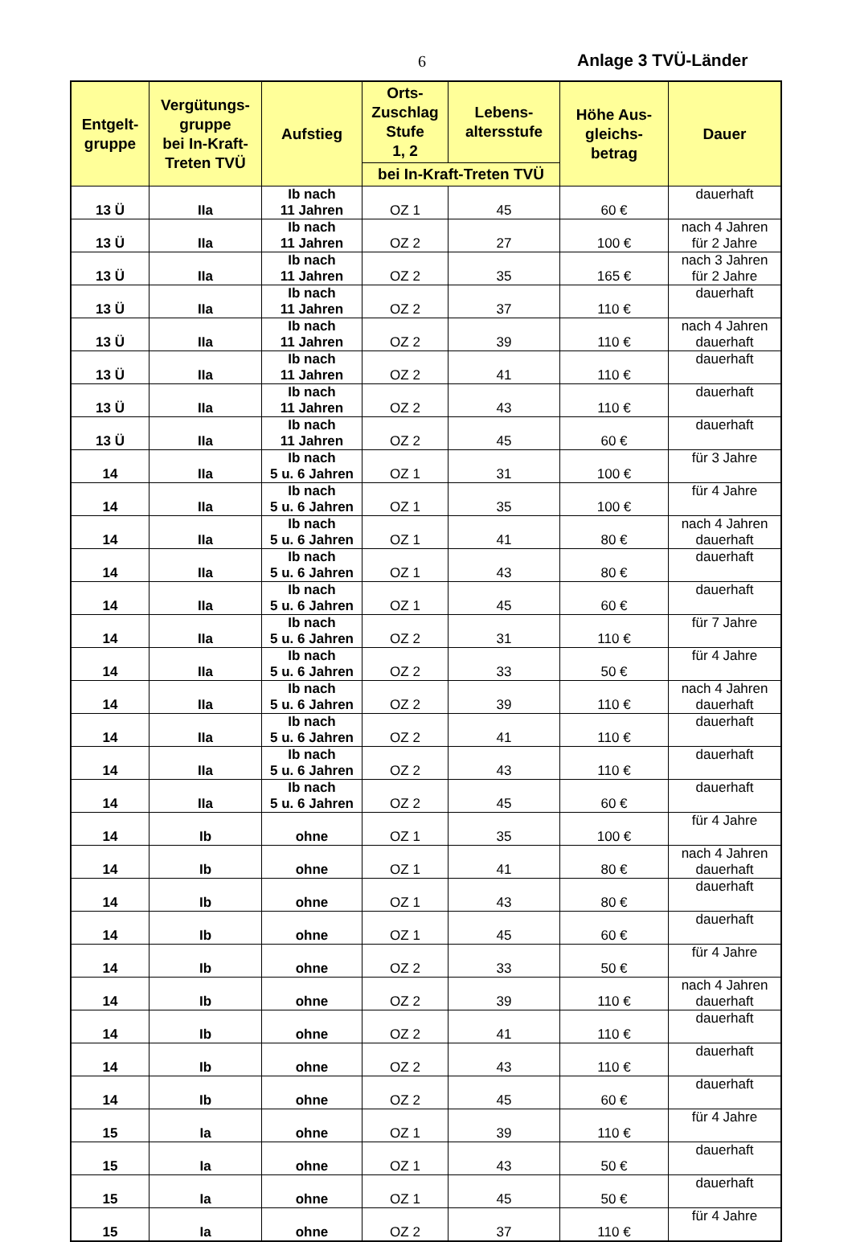6 Anlage 3 TVÜ-Länder
| Entgelt- gruppe | Vergütungs- gruppe bei In-Kraft- Treten TVÜ | Aufstieg | Orts- Zuschlag Stufe 1, 2 | Lebens- altersstufe | Höhe Aus- gleichs- betrag | Dauer |
| --- | --- | --- | --- | --- | --- | --- |
| | | | bei In-Kraft-Treten TVÜ | | | |
| 13 Ü | IIa | Ib nach 11 Jahren | OZ 1 | 45 | 60 € | dauerhaft |
| 13 Ü | IIa | Ib nach 11 Jahren | OZ 2 | 27 | 100 € | nach 4 Jahren für 2 Jahre |
| 13 Ü | IIa | Ib nach 11 Jahren | OZ 2 | 35 | 165 € | nach 3 Jahren für 2 Jahre |
| 13 Ü | IIa | Ib nach 11 Jahren | OZ 2 | 37 | 110 € | dauerhaft |
| 13 Ü | IIa | Ib nach 11 Jahren | OZ 2 | 39 | 110 € | nach 4 Jahren dauerhaft |
| 13 Ü | IIa | Ib nach 11 Jahren | OZ 2 | 41 | 110 € | dauerhaft |
| 13 Ü | IIa | Ib nach 11 Jahren | OZ 2 | 43 | 110 € | dauerhaft |
| 13 Ü | IIa | Ib nach 11 Jahren | OZ 2 | 45 | 60 € | dauerhaft |
| 14 | IIa | Ib nach 5 u. 6 Jahren | OZ 1 | 31 | 100 € | für 3 Jahre |
| 14 | IIa | Ib nach 5 u. 6 Jahren | OZ 1 | 35 | 100 € | für 4 Jahre |
| 14 | IIa | Ib nach 5 u. 6 Jahren | OZ 1 | 41 | 80 € | nach 4 Jahren dauerhaft |
| 14 | IIa | Ib nach 5 u. 6 Jahren | OZ 1 | 43 | 80 € | dauerhaft |
| 14 | IIa | Ib nach 5 u. 6 Jahren | OZ 1 | 45 | 60 € | dauerhaft |
| 14 | IIa | Ib nach 5 u. 6 Jahren | OZ 2 | 31 | 110 € | für 7 Jahre |
| 14 | IIa | Ib nach 5 u. 6 Jahren | OZ 2 | 33 | 50 € | für 4 Jahre |
| 14 | IIa | Ib nach 5 u. 6 Jahren | OZ 2 | 39 | 110 € | nach 4 Jahren dauerhaft |
| 14 | IIa | Ib nach 5 u. 6 Jahren | OZ 2 | 41 | 110 € | dauerhaft |
| 14 | IIa | Ib nach 5 u. 6 Jahren | OZ 2 | 43 | 110 € | dauerhaft |
| 14 | IIa | Ib nach 5 u. 6 Jahren | OZ 2 | 45 | 60 € | dauerhaft |
| 14 | Ib | ohne | OZ 1 | 35 | 100 € | für 4 Jahre |
| 14 | Ib | ohne | OZ 1 | 41 | 80 € | nach 4 Jahren dauerhaft |
| 14 | Ib | ohne | OZ 1 | 43 | 80 € | dauerhaft |
| 14 | Ib | ohne | OZ 1 | 45 | 60 € | dauerhaft |
| 14 | Ib | ohne | OZ 2 | 33 | 50 € | für 4 Jahre |
| 14 | Ib | ohne | OZ 2 | 39 | 110 € | nach 4 Jahren dauerhaft |
| 14 | Ib | ohne | OZ 2 | 41 | 110 € | dauerhaft |
| 14 | Ib | ohne | OZ 2 | 43 | 110 € | dauerhaft |
| 14 | Ib | ohne | OZ 2 | 45 | 60 € | dauerhaft |
| 15 | Ia | ohne | OZ 1 | 39 | 110 € | für 4 Jahre |
| 15 | Ia | ohne | OZ 1 | 43 | 50 € | dauerhaft |
| 15 | Ia | ohne | OZ 1 | 45 | 50 € | dauerhaft |
| 15 | Ia | ohne | OZ 2 | 37 | 110 € | für 4 Jahre |